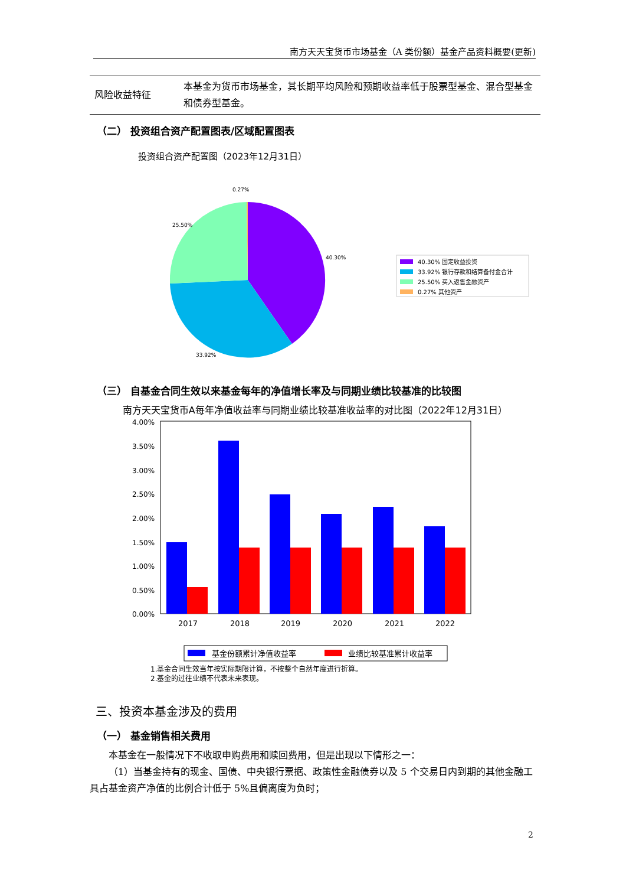南方天天宝货币市场基金（A 类份额）基金产品资料概要(更新)
| 风险收益特征 | 本基金为货币市场基金，其长期平均风险和预期收益率低于股票型基金、混合型基金和债券型基金。 |
（二） 投资组合资产配置图表/区域配置图表
投资组合资产配置图（2023年12月31日）
0.27%
25.50%
40.30%
33.92%
40.30% 固定收益投资
33.92% 银行存款和结算备付金合计
25.50% 买入返售金融资产
0.27% 其他资产
（三） 自基金合同生效以来基金每年的净值增长率及与同期业绩比较基准的比较图
南方天天宝货币A每年净值收益率与同期业绩比较基准收益率的对比图（2022年12月31日）
4.00%
3.50%
3.00%
2.50%
2.00%
1.50%
1.00%
0.50%
0.00%
2017
2018
2019
2020
2021
2022
基金份额累计净值收益率
业绩比较基准累计收益率
1.基金合同生效当年按实际期限计算，不按整个自然年度进行折算。
2.基金的过往业绩不代表未来表现。
三、投资本基金涉及的费用
（一） 基金销售相关费用
本基金在一般情况下不收取申购费用和赎回费用，但是出现以下情形之一：
（1）当基金持有的现金、国债、中央银行票据、政策性金融债券以及 5 个交易日内到期的其他金融工具占基金资产净值的比例合计低于 5%且偏离度为负时；
2